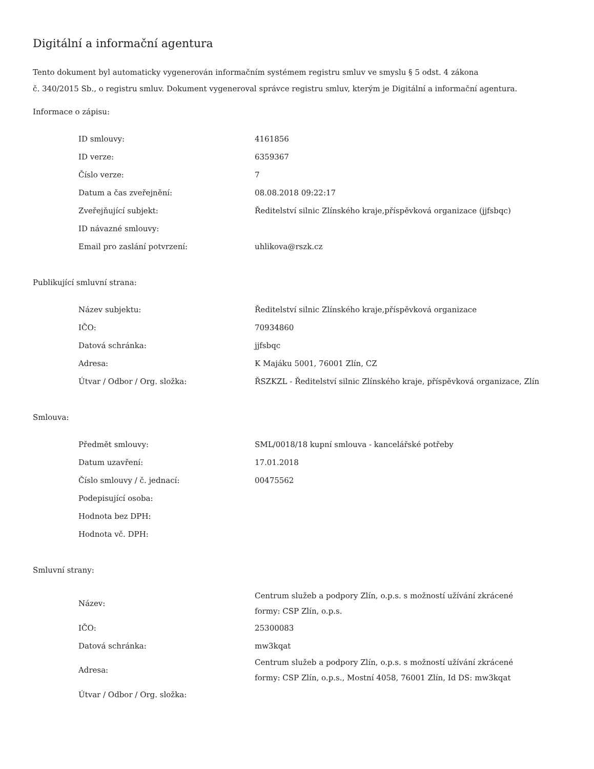Digitální a informační agentura
Tento dokument byl automaticky vygenerován informačním systémem registru smluv ve smyslu § 5 odst. 4 zákona
č. 340/2015 Sb., o registru smluv. Dokument vygeneroval správce registru smluv, kterým je Digitální a informační agentura.
Informace o zápisu:
| ID smlouvy: | 4161856 |
| ID verze: | 6359367 |
| Číslo verze: | 7 |
| Datum a čas zveřejnění: | 08.08.2018 09:22:17 |
| Zveřejňující subjekt: | Ředitelství silnic Zlínského kraje,příspěvková organizace (jjfsbqc) |
| ID návazné smlouvy: | |
| Email pro zaslání potvrzení: | uhlikova@rszk.cz |
Publikující smluvní strana:
| Název subjektu: | Ředitelství silnic Zlínského kraje,příspěvková organizace |
| IČO: | 70934860 |
| Datová schránka: | jjfsbqc |
| Adresa: | K Majáku 5001, 76001 Zlín, CZ |
| Útvar / Odbor / Org. složka: | ŘSZKZL - Ředitelství silnic Zlínského kraje, příspěvková organizace, Zlín |
Smlouva:
| Předmět smlouvy: | SML/0018/18 kupní smlouva - kancelářské potřeby |
| Datum uzavření: | 17.01.2018 |
| Číslo smlouvy / č. jednací: | 00475562 |
| Podepisující osoba: | |
| Hodnota bez DPH: | |
| Hodnota vč. DPH: | |
Smluvní strany:
| Název: | Centrum služeb a podpory Zlín, o.p.s. s možností užívání zkrácené formy: CSP Zlín, o.p.s. |
| IČO: | 25300083 |
| Datová schránka: | mw3kqat |
| Adresa: | Centrum služeb a podpory Zlín, o.p.s. s možností užívání zkrácené formy: CSP Zlín, o.p.s., Mostní 4058, 76001 Zlín, Id DS: mw3kqat |
| Útvar / Odbor / Org. složka: | |